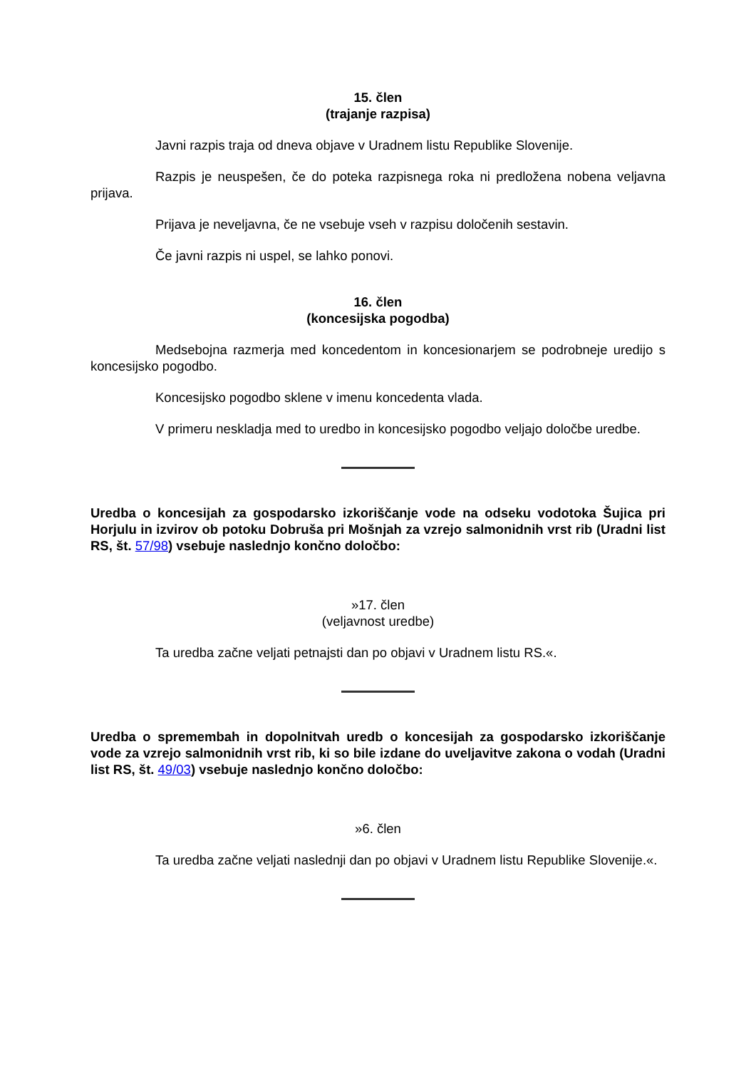15. člen
(trajanje razpisa)
Javni razpis traja od dneva objave v Uradnem listu Republike Slovenije.
Razpis je neuspešen, če do poteka razpisnega roka ni predložena nobena veljavna prijava.
Prijava je neveljavna, če ne vsebuje vseh v razpisu določenih sestavin.
Če javni razpis ni uspel, se lahko ponovi.
16. člen
(koncesijska pogodba)
Medsebojna razmerja med koncedentom in koncesionarjem se podrobneje uredijo s koncesijsko pogodbo.
Koncesijsko pogodbo sklene v imenu koncedenta vlada.
V primeru neskladja med to uredbo in koncesijsko pogodbo veljajo določbe uredbe.
Uredba o koncesijah za gospodarsko izkoriščanje vode na odseku vodotoka Šujica pri Horjulu in izvirov ob potoku Dobruša pri Mošnjah za vzrejo salmonidnih vrst rib (Uradni list RS, št. 57/98) vsebuje naslednjo končno določbo:
»17. člen
(veljavnost uredbe)
Ta uredba začne veljati petnajsti dan po objavi v Uradnem listu RS.«.
Uredba o spremembah in dopolnitvah uredb o koncesijah za gospodarsko izkoriščanje vode za vzrejo salmonidnih vrst rib, ki so bile izdane do uveljavitve zakona o vodah (Uradni list RS, št. 49/03) vsebuje naslednjo končno določbo:
»6. člen
Ta uredba začne veljati naslednji dan po objavi v Uradnem listu Republike Slovenije.«.